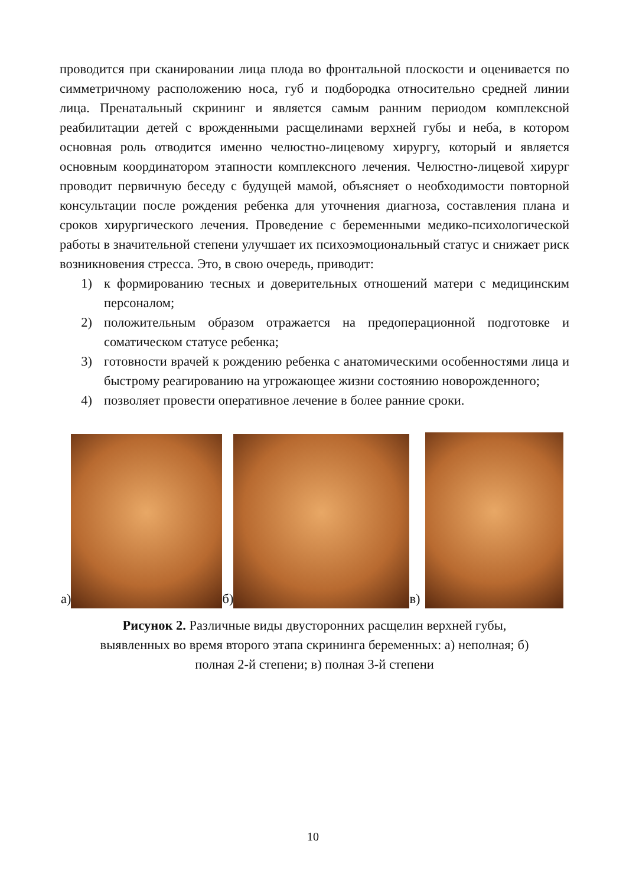проводится при сканировании лица плода во фронтальной плоскости и оценивается по симметричному расположению носа, губ и подбородка относительно средней линии лица. Пренатальный скрининг и является самым ранним периодом комплексной реабилитации детей с врожденными расщелинами верхней губы и неба, в котором основная роль отводится именно челюстно-лицевому хирургу, который и является основным координатором этапности комплексного лечения. Челюстно-лицевой хирург проводит первичную беседу с будущей мамой, объясняет о необходимости повторной консультации после рождения ребенка для уточнения диагноза, составления плана и сроков хирургического лечения. Проведение с беременными медико-психологической работы в значительной степени улучшает их психоэмоциональный статус и снижает риск возникновения стресса. Это, в свою очередь, приводит:
1) к формированию тесных и доверительных отношений матери с медицинским персоналом;
2) положительным образом отражается на предоперационной подготовке и соматическом статусе ребенка;
3) готовности врачей к рождению ребенка с анатомическими особенностями лица и быстрому реагированию на угрожающее жизни состоянию новорожденного;
4) позволяет провести оперативное лечение в более ранние сроки.
а)
б)
в)
Рисунок 2. Различные виды двусторонних расщелин верхней губы,
выявленных во время второго этапа скрининга беременных: а) неполная; б)
полная 2-й степени; в) полная 3-й степени
10